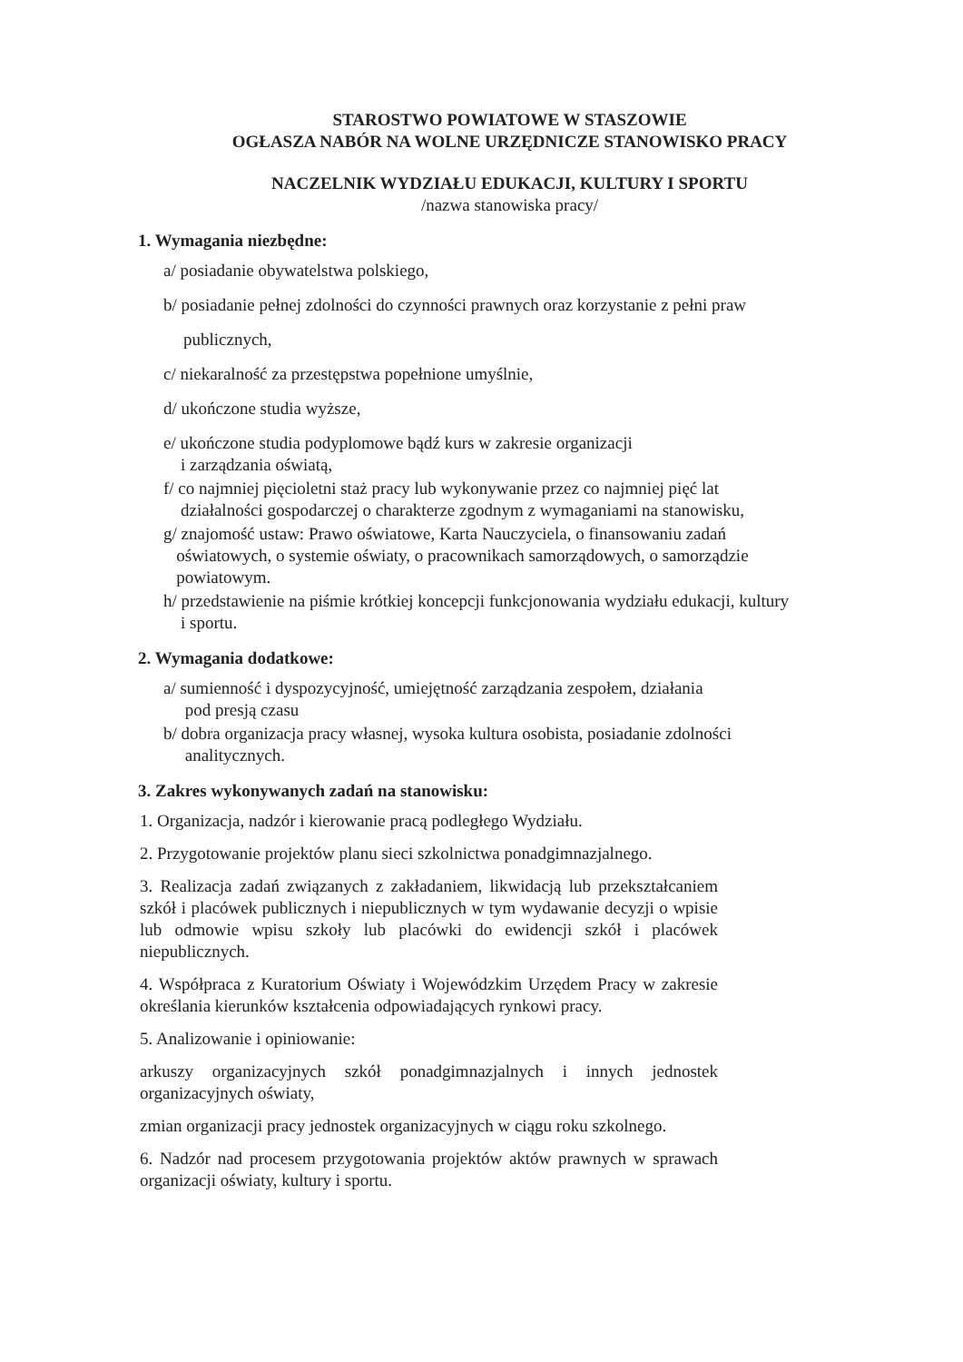STAROSTWO POWIATOWE W STASZOWIE
OGŁASZA NABÓR NA WOLNE URZĘDNICZE STANOWISKO PRACY
NACZELNIK WYDZIAŁU EDUKACJI, KULTURY I SPORTU
/nazwa stanowiska pracy/
1. Wymagania niezbędne:
a/ posiadanie obywatelstwa polskiego,
b/ posiadanie pełnej zdolności do czynności prawnych oraz korzystanie z pełni praw
publicznych,
c/ niekaralność za przestępstwa popełnione umyślnie,
d/ ukończone studia wyższe,
e/ ukończone studia podyplomowe bądź kurs w zakresie organizacji
i zarządzania oświatą,
f/ co najmniej pięcioletni staż pracy lub wykonywanie przez co najmniej pięć lat
działalności gospodarczej o charakterze zgodnym z wymaganiami na stanowisku,
g/ znajomość ustaw: Prawo oświatowe, Karta Nauczyciela, o finansowaniu zadań
oświatowych, o systemie oświaty, o pracownikach samorządowych, o samorządzie
powiatowym.
h/ przedstawienie na piśmie krótkiej koncepcji funkcjonowania wydziału edukacji, kultury
i sportu.
2. Wymagania dodatkowe:
a/ sumienność i dyspozycyjność, umiejętność zarządzania zespołem, działania
pod presją czasu
b/ dobra organizacja pracy własnej, wysoka kultura osobista, posiadanie zdolności
analitycznych.
3. Zakres wykonywanych zadań na stanowisku:
1. Organizacja, nadzór i kierowanie pracą podległego Wydziału.
2. Przygotowanie projektów planu sieci szkolnictwa ponadgimnazjalnego.
3. Realizacja zadań związanych z zakładaniem, likwidacją lub przekształcaniem szkół i placówek publicznych i niepublicznych w tym wydawanie decyzji o wpisie lub odmowie wpisu szkoły lub placówki do ewidencji szkół i placówek niepublicznych.
4. Współpraca z Kuratorium Oświaty i Wojewódzkim Urzędem Pracy w zakresie określania kierunków kształcenia odpowiadających rynkowi pracy.
5. Analizowanie i opiniowanie:
arkuszy organizacyjnych szkół ponadgimnazjalnych i innych jednostek organizacyjnych oświaty,
zmian organizacji pracy jednostek organizacyjnych w ciągu roku szkolnego.
6. Nadzór nad procesem przygotowania projektów aktów prawnych w sprawach organizacji oświaty, kultury i sportu.